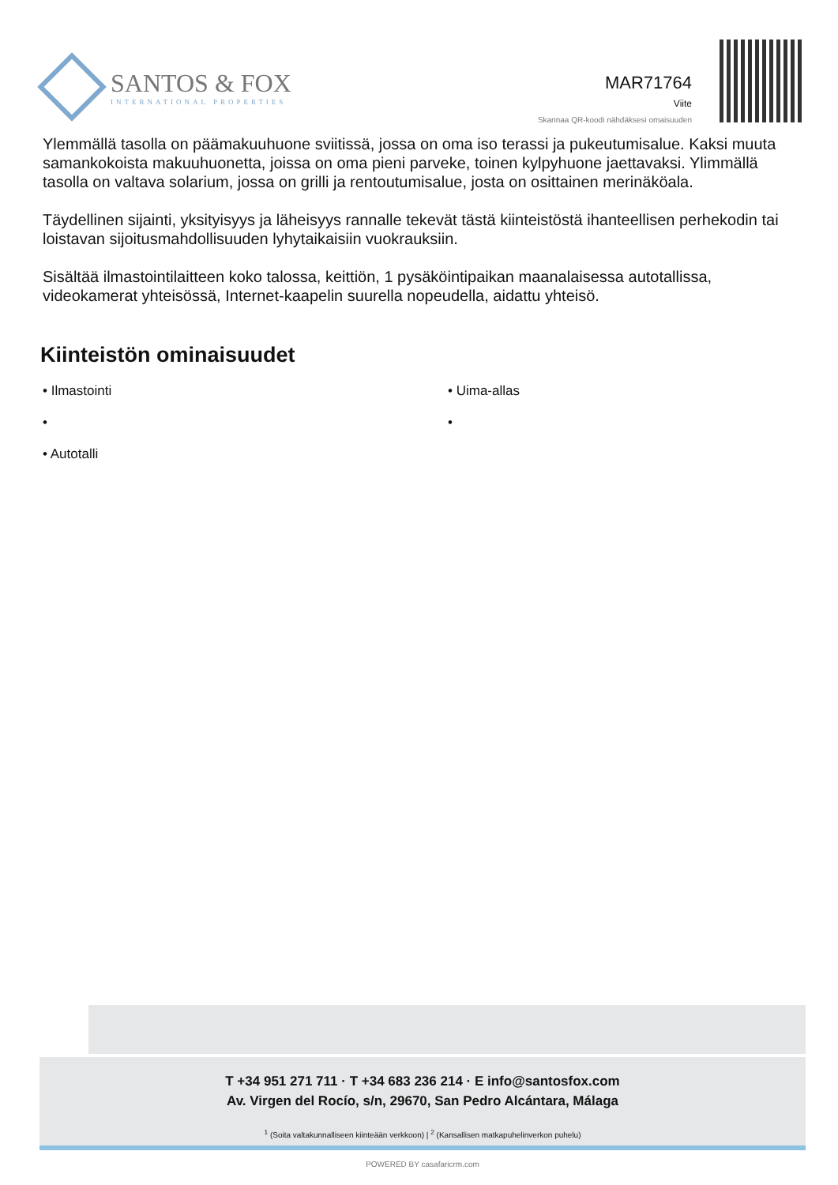SANTOS & FOX
INTERNATIONAL PROPERTIES
MAR71764
Viite
Skannaa QR-koodi nähdäksesi omaisuuden
Ylemmällä tasolla on päämakuuhuone sviitissä, jossa on oma iso terassi ja pukeutumisalue. Kaksi muuta samankokoista makuuhuonetta, joissa on oma pieni parveke, toinen kylpyhuone jaettavaksi. Ylimmällä tasolla on valtava solarium, jossa on grilli ja rentoutumisalue, josta on osittainen merinäköala.
Täydellinen sijainti, yksityisyys ja läheisyys rannalle tekevät tästä kiinteistöstä ihanteellisen perhekodin tai loistavan sijoitusmahdollisuuden lyhytaikaisiin vuokrauksiin.
Sisältää ilmastointilaitteen koko talossa, keittiön, 1 pysäköintipaikan maanalaisessa autotallissa, videokamerat yhteisössä, Internet-kaapelin suurella nopeudella, aidattu yhteisö.
Kiinteistön ominaisuudet
• Ilmastointi
• Uima-allas
•
•
• Autotalli
T +34 951 271 711 · T +34 683 236 214 · E info@santosfox.com
Av. Virgen del Rocío, s/n, 29670, San Pedro Alcántara, Málaga
<sup>1</sup> (Soita valtakunnalliseen kiinteään verkkoon) | <sup>2</sup> (Kansallisen matkapuhelinverkon puhelu)
POWERED BY casafaricrm.com